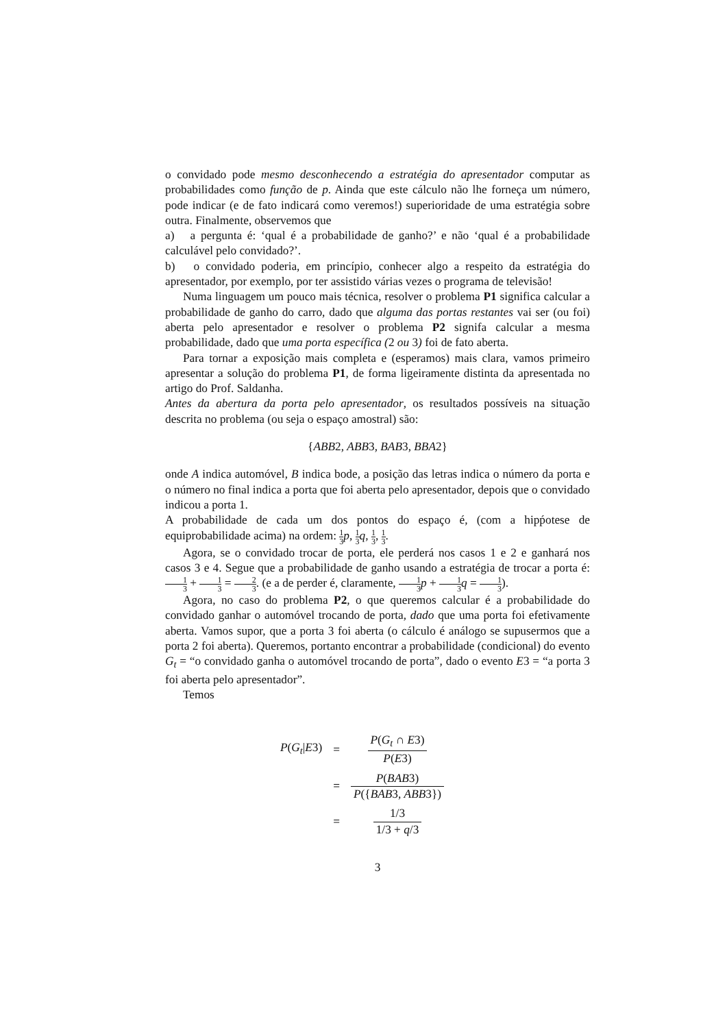o convidado pode mesmo desconhecendo a estratégia do apresentador computar as probabilidades como função de p. Ainda que este cálculo não lhe forneça um número, pode indicar (e de fato indicará como veremos!) superioridade de uma estratégia sobre outra. Finalmente, observemos que
a) a pergunta é: ‘qual é a probabilidade de ganho?’ e não ‘qual é a probabilidade calculável pelo convidado?’.
b) o convidado poderia, em princípio, conhecer algo a respeito da estratégia do apresentador, por exemplo, por ter assistido várias vezes o programa de televisão!
Numa linguagem um pouco mais técnica, resolver o problema P1 significa calcular a probabilidade de ganho do carro, dado que alguma das portas restantes vai ser (ou foi) aberta pelo apresentador e resolver o problema P2 signifa calcular a mesma probabilidade, dado que uma porta específica (2 ou 3) foi de fato aberta.
Para tornar a exposição mais completa e (esperamos) mais clara, vamos primeiro apresentar a solução do problema P1, de forma ligeiramente distinta da apresentada no artigo do Prof. Saldanha.
Antes da abertura da porta pelo apresentador, os resultados possíveis na situação descrita no problema (ou seja o espaço amostral) são:
{ABB2, ABB3, BAB3, BBA2}
onde A indica automóvel, B indica bode, a posição das letras indica o número da porta e o número no final indica a porta que foi aberta pelo apresentador, depois que o convidado indicou a porta 1.
A probabilidade de cada um dos pontos do espaço é, (com a hipṕotese de equiprobabilidade acima) na ordem: 1 3 p, 1 3 q, 1 3, 1 3.
Agora, se o convidado trocar de porta, ele perderá nos casos 1 e 2 e ganhará nos casos 3 e 4. Segue que a probabilidade de ganho usando a estratégia de trocar a porta é: 1 3 + 1 3 = 2 3. (e a de perder é, claramente, 1 3 p + 1 3 q = 1 3).
Agora, no caso do problema P2, o que queremos calcular é a probabilidade do convidado ganhar o automóvel trocando de porta, dado que uma porta foi efetivamente aberta. Vamos supor, que a porta 3 foi aberta (o cálculo é análogo se supusermos que a porta 2 foi aberta). Queremos, portanto encontrar a probabilidade (condicional) do evento G<sub>t</sub> = “o convidado ganha o automóvel trocando de porta”, dado o evento E3 = “a porta 3 foi aberta pelo apresentador”.
Temos
| P ( G<sub>t</sub> / E 3) | = | P ( G<sub>t</sub> ∩ E 3) P ( E 3) |
| | = | P ( BAB 3) P ({ BAB 3, ABB 3}) |
| | = | 1/3 1/3 + q /3 |
3